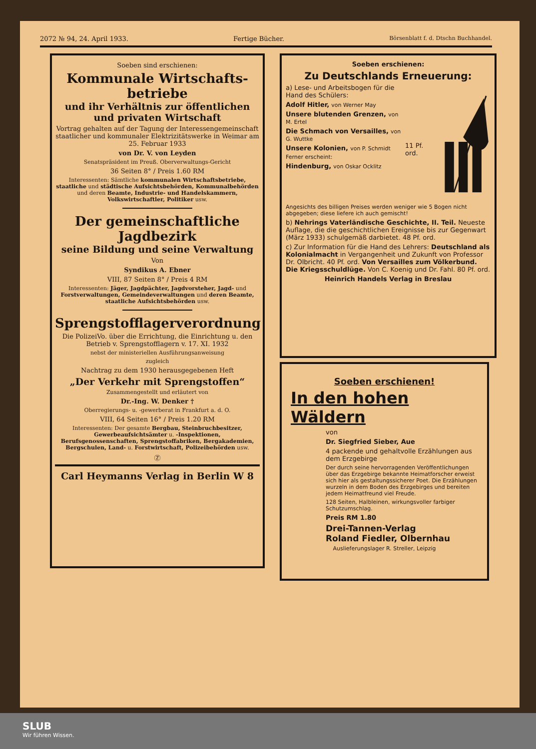2072 № 94, 24. April 1933. Fertige Bücher. Börsenblatt f. d. Dtschn Buchhandel.
Soeben sind erschienen:
Kommunale Wirtschafts-betriebe
und ihr Verhältnis zur öffentlichen und privaten Wirtschaft
Vortrag gehalten auf der Tagung der Interessengemeinschaft staatlicher und kommunaler Elektrizitätswerke in Weimar am 25. Februar 1933
von Dr. V. von Leyden
Senatspräsident im Preuß. Oberverwaltungs-Gericht
36 Seiten 8° / Preis 1.60 RM
Interessenten: Sämtliche kommunalen Wirtschaftsbetriebe, staatliche und städtische Aufsichtsbehörden, Kommunalbehörden und deren Beamte, Industrie- und Handelskammern, Volkswirtschaftler, Politiker usw.
Der gemeinschaftliche Jagdbezirk
seine Bildung und seine Verwaltung
Von
Syndikus A. Ebner
VIII, 87 Seiten 8° / Preis 4 RM
Interessenten: Jäger, Jagdpächter, Jagdvorsteher, Jagd- und Forstverwaltungen, Gemeindeverwaltungen und deren Beamte, staatliche Aufsichtsbehörden usw.
Sprengstofflagerverordnung
Die PolizeiVo. über die Errichtung, die Einrichtung u. den Betrieb v. Sprengstofflagern v. 17. XI. 1932
nebst der ministeriellen Ausführungsanweisung
zugleich
Nachtrag zu dem 1930 herausgegebenen Heft
„Der Verkehr mit Sprengstoffen“
Zusammengestellt und erläutert von
Dr.-Ing. W. Denker †
Oberregierungs- u. -gewerberat in Frankfurt a. d. O.
VIII, 64 Seiten 16° / Preis 1.20 RM
Interessenten: Der gesamte Bergbau, Steinbruchbesitzer, Gewerbeaufsichtsämter u. -Inspektionen, Berufsgenossenschaften, Sprengstoffabriken, Bergakademien, Bergschulen, Land- u. Forstwirtschaft, Polizeibehörden usw.
Ⓩ
Carl Heymanns Verlag in Berlin W 8
Soeben erschienen:
Zu Deutschlands Erneuerung:
a) Lese- und Arbeitsbogen für die Hand des Schülers:
Adolf Hitler, von Werner May
Unsere blutenden Grenzen, von M. Ertel
Die Schmach von Versailles, von G. Wuttke
Unsere Kolonien, von P. Schmidt
Ferner erscheint:
Hindenburg, von Oskar Ocklitz
11 Pf. ord.
Angesichts des billigen Preises werden weniger wie 5 Bogen nicht abgegeben; diese liefere ich auch gemischt!
b) Nehrings Vaterländische Geschichte, II. Teil. Neueste Auflage, die die geschichtlichen Ereignisse bis zur Gegenwart (März 1933) schulgemäß darbietet. 48 Pf. ord.
c) Zur Information für die Hand des Lehrers: Deutschland als Kolonialmacht in Vergangenheit und Zukunft von Professor Dr. Olbricht. 40 Pf. ord. Von Versailles zum Völkerbund. Die Kriegsschuldlüge. Von C. Koenig und Dr. Fahl. 80 Pf. ord.
Heinrich Handels Verlag in Breslau
Soeben erschienen!
In den hohen Wäldern
von
Dr. Siegfried Sieber, Aue
4 packende und gehaltvolle Erzählungen aus dem Erzgebirge
Der durch seine hervorragenden Veröffentlichungen über das Erzgebirge bekannte Heimatforscher erweist sich hier als gestaltungssicherer Poet. Die Erzählungen wurzeln in dem Boden des Erzgebirges und bereiten jedem Heimatfreund viel Freude.
128 Seiten, Halbleinen, wirkungsvoller farbiger Schutzumschlag.
Preis RM 1.80
Drei-Tannen-Verlag
Roland Fiedler, Olbernhau
Auslieferungslager R. Streller, Leipzig
SLUB
Wir führen Wissen.